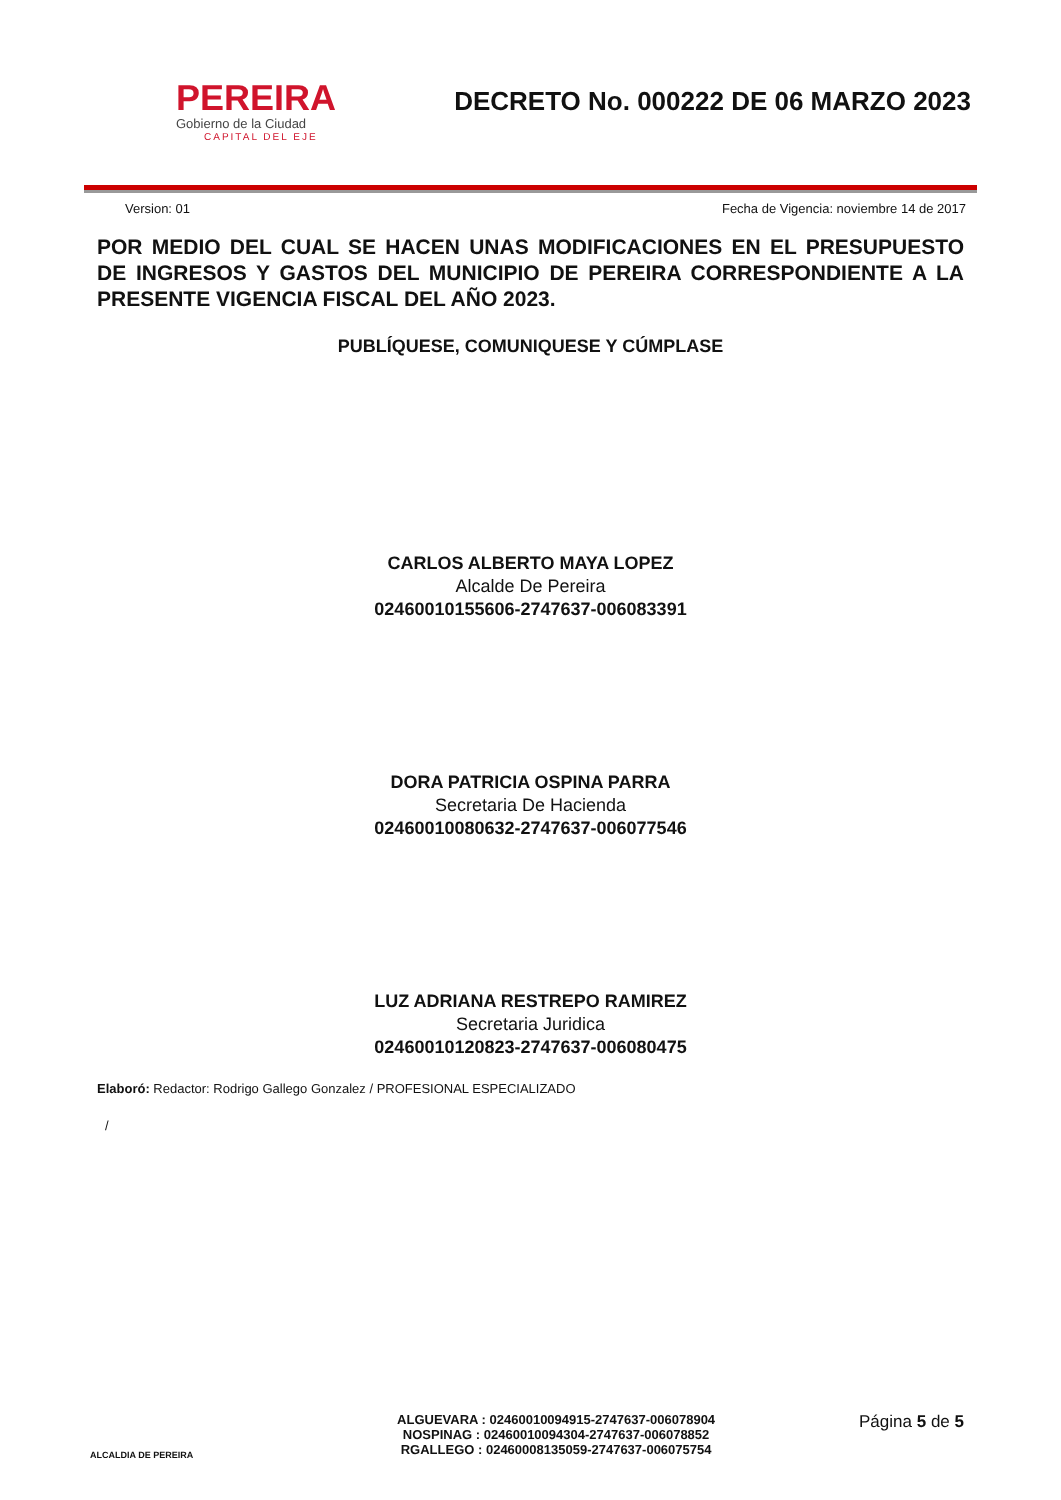PEREIRA
Gobierno de la Ciudad
CAPITAL DEL EJE
DECRETO No. 000222 DE 06 MARZO 2023
Version: 01 Fecha de Vigencia: noviembre 14 de 2017
POR MEDIO DEL CUAL SE HACEN UNAS MODIFICACIONES EN EL PRESUPUESTO DE INGRESOS Y GASTOS DEL MUNICIPIO DE PEREIRA CORRESPONDIENTE A LA PRESENTE VIGENCIA FISCAL DEL AÑO 2023.
PUBLÍQUESE, COMUNIQUESE Y CÚMPLASE
CARLOS ALBERTO MAYA LOPEZ
Alcalde De Pereira
02460010155606-2747637-006083391
DORA PATRICIA OSPINA PARRA
Secretaria De Hacienda
02460010080632-2747637-006077546
LUZ ADRIANA RESTREPO RAMIREZ
Secretaria Juridica
02460010120823-2747637-006080475
Elaboró: Redactor: Rodrigo Gallego Gonzalez / PROFESIONAL ESPECIALIZADO
/
ALCALDIA DE PEREIRA
ALGUEVARA : 02460010094915-2747637-006078904
NOSPINAG : 02460010094304-2747637-006078852
RGALLEGO : 02460008135059-2747637-006075754
Página 5 de 5